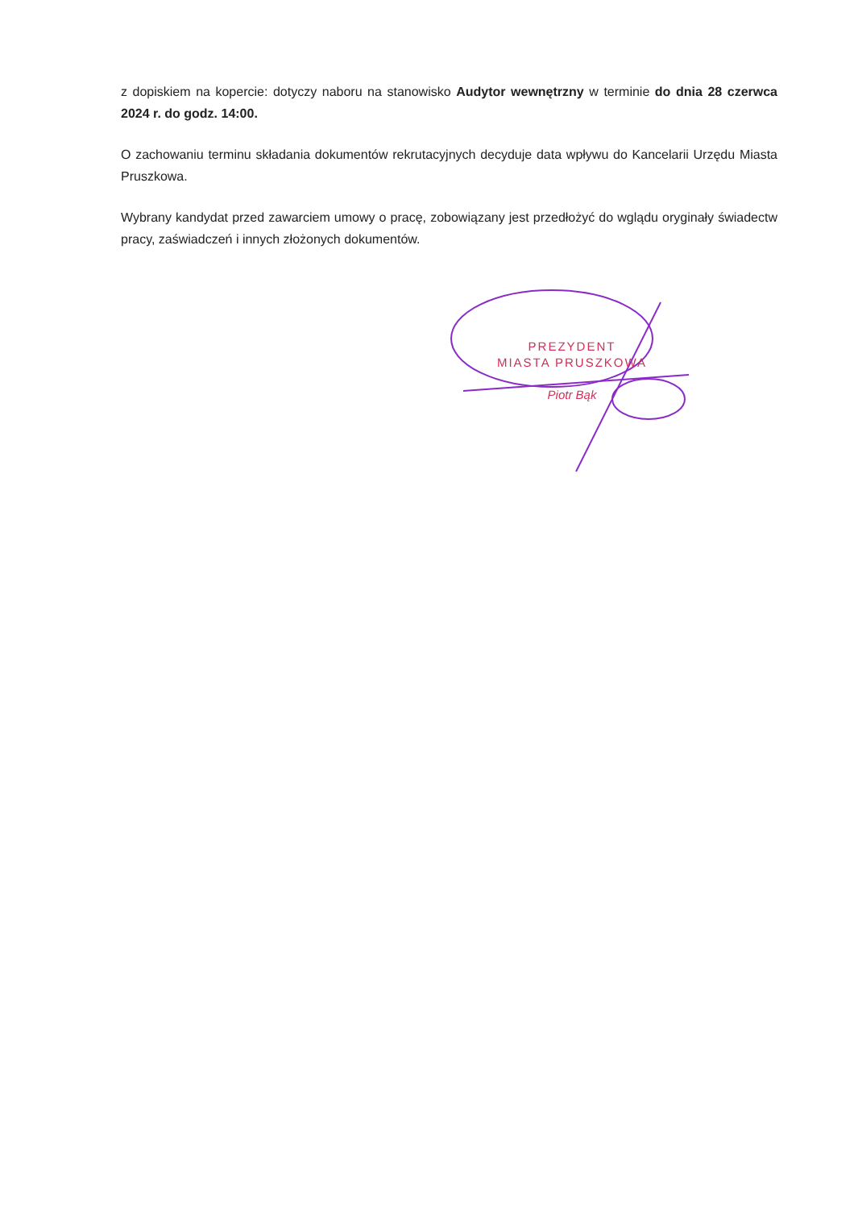z dopiskiem na kopercie: dotyczy naboru na stanowisko Audytor wewnętrzny w terminie do dnia 28 czerwca 2024 r. do godz. 14:00.
O zachowaniu terminu składania dokumentów rekrutacyjnych decyduje data wpływu do Kancelarii Urzędu Miasta Pruszkowa.
Wybrany kandydat przed zawarciem umowy o pracę, zobowiązany jest przedłożyć do wglądu oryginały świadectw pracy, zaświadczeń i innych złożonych dokumentów.
PREZYDENT
MIASTA PRUSZKOWA
Piotr Bąk